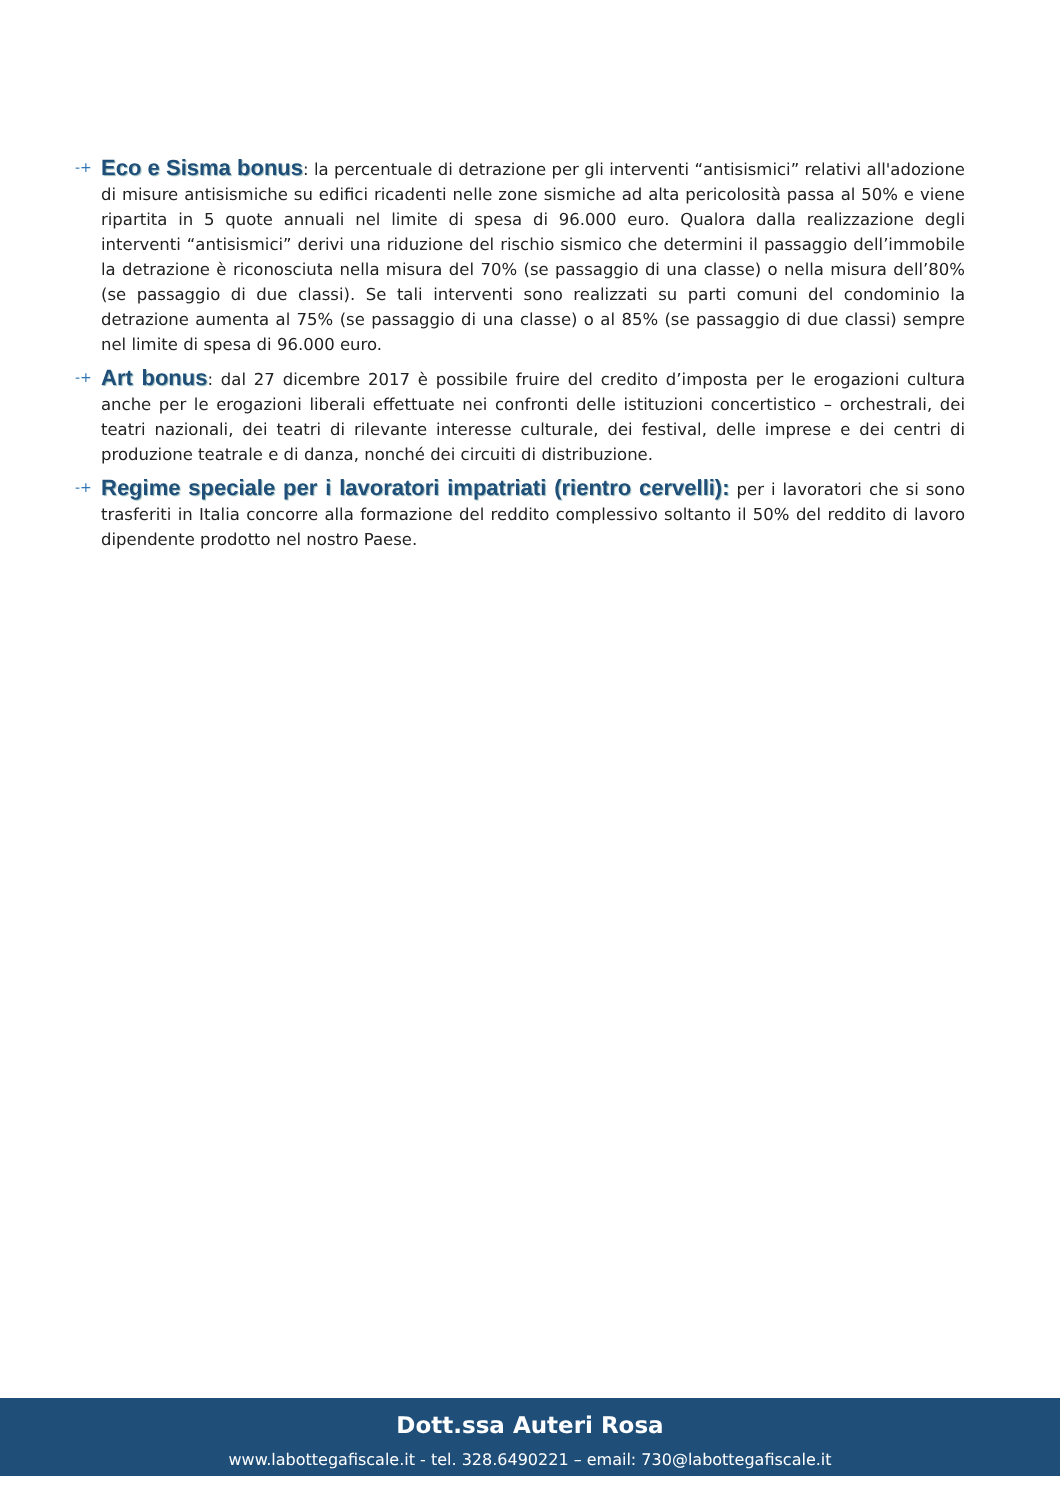-+
Eco e Sisma bonus: la percentuale di detrazione per gli interventi “antisismici” relativi all'adozione di misure antisismiche su edifici ricadenti nelle zone sismiche ad alta pericolosità passa al 50% e viene ripartita in 5 quote annuali nel limite di spesa di 96.000 euro. Qualora dalla realizzazione degli interventi “antisismici” derivi una riduzione del rischio sismico che determini il passaggio dell’immobile la detrazione è riconosciuta nella misura del 70% (se passaggio di una classe) o nella misura dell’80% (se passaggio di due classi). Se tali interventi sono realizzati su parti comuni del condominio la detrazione aumenta al 75% (se passaggio di una classe) o al 85% (se passaggio di due classi) sempre nel limite di spesa di 96.000 euro.
-+
Art bonus: dal 27 dicembre 2017 è possibile fruire del credito d’imposta per le erogazioni cultura anche per le erogazioni liberali effettuate nei confronti delle istituzioni concertistico – orchestrali, dei teatri nazionali, dei teatri di rilevante interesse culturale, dei festival, delle imprese e dei centri di produzione teatrale e di danza, nonché dei circuiti di distribuzione.
-+
Regime speciale per i lavoratori impatriati (rientro cervelli): per i lavoratori che si sono trasferiti in Italia concorre alla formazione del reddito complessivo soltanto il 50% del reddito di lavoro dipendente prodotto nel nostro Paese.
Dott.ssa Auteri Rosa
www.labottegafiscale.it - tel. 328.6490221 – email: 730@labottegafiscale.it